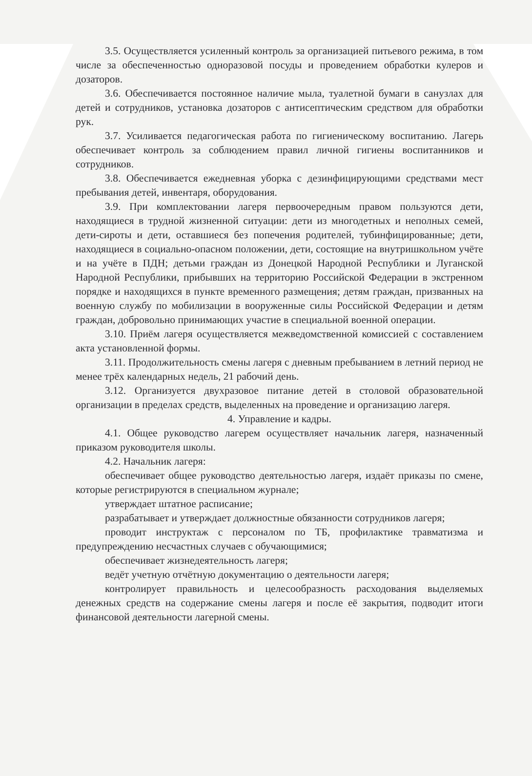3.5. Осуществляется усиленный контроль за организацией питьевого режима, в том числе за обеспеченностью одноразовой посуды и проведением обработки кулеров и дозаторов.
3.6. Обеспечивается постоянное наличие мыла, туалетной бумаги в санузлах для детей и сотрудников, установка дозаторов с антисептическим средством для обработки рук.
3.7. Усиливается педагогическая работа по гигиеническому воспитанию. Лагерь обеспечивает контроль за соблюдением правил личной гигиены воспитанников и сотрудников.
3.8. Обеспечивается ежедневная уборка с дезинфицирующими средствами мест пребывания детей, инвентаря, оборудования.
3.9. При комплектовании лагеря первоочередным правом пользуются дети, находящиеся в трудной жизненной ситуации: дети из многодетных и неполных семей, дети-сироты и дети, оставшиеся без попечения родителей, тубинфицированные; дети, находящиеся в социально-опасном положении, дети, состоящие на внутришкольном учёте и на учёте в ПДН; детьми граждан из Донецкой Народной Республики и Луганской Народной Республики, прибывших на территорию Российской Федерации в экстренном порядке и находящихся в пункте временного размещения; детям граждан, призванных на военную службу по мобилизации в вооруженные силы Российской Федерации и детям граждан, добровольно принимающих участие в специальной военной операции.
3.10. Приём лагеря осуществляется межведомственной комиссией с составлением акта установленной формы.
3.11. Продолжительность смены лагеря с дневным пребыванием в летний период не менее трёх календарных недель, 21 рабочий день.
3.12. Организуется двухразовое питание детей в столовой образовательной организации в пределах средств, выделенных на проведение и организацию лагеря.
4. Управление и кадры.
4.1. Общее руководство лагерем осуществляет начальник лагеря, назначенный приказом руководителя школы.
4.2. Начальник лагеря:
обеспечивает общее руководство деятельностью лагеря, издаёт приказы по смене, которые регистрируются в специальном журнале;
утверждает штатное расписание;
разрабатывает и утверждает должностные обязанности сотрудников лагеря;
проводит инструктаж с персоналом по ТБ, профилактике травматизма и предупреждению несчастных случаев с обучающимися;
обеспечивает жизнедеятельность лагеря;
ведёт учетную отчётную документацию о деятельности лагеря;
контролирует правильность и целесообразность расходования выделяемых денежных средств на содержание смены лагеря и после её закрытия, подводит итоги финансовой деятельности лагерной смены.